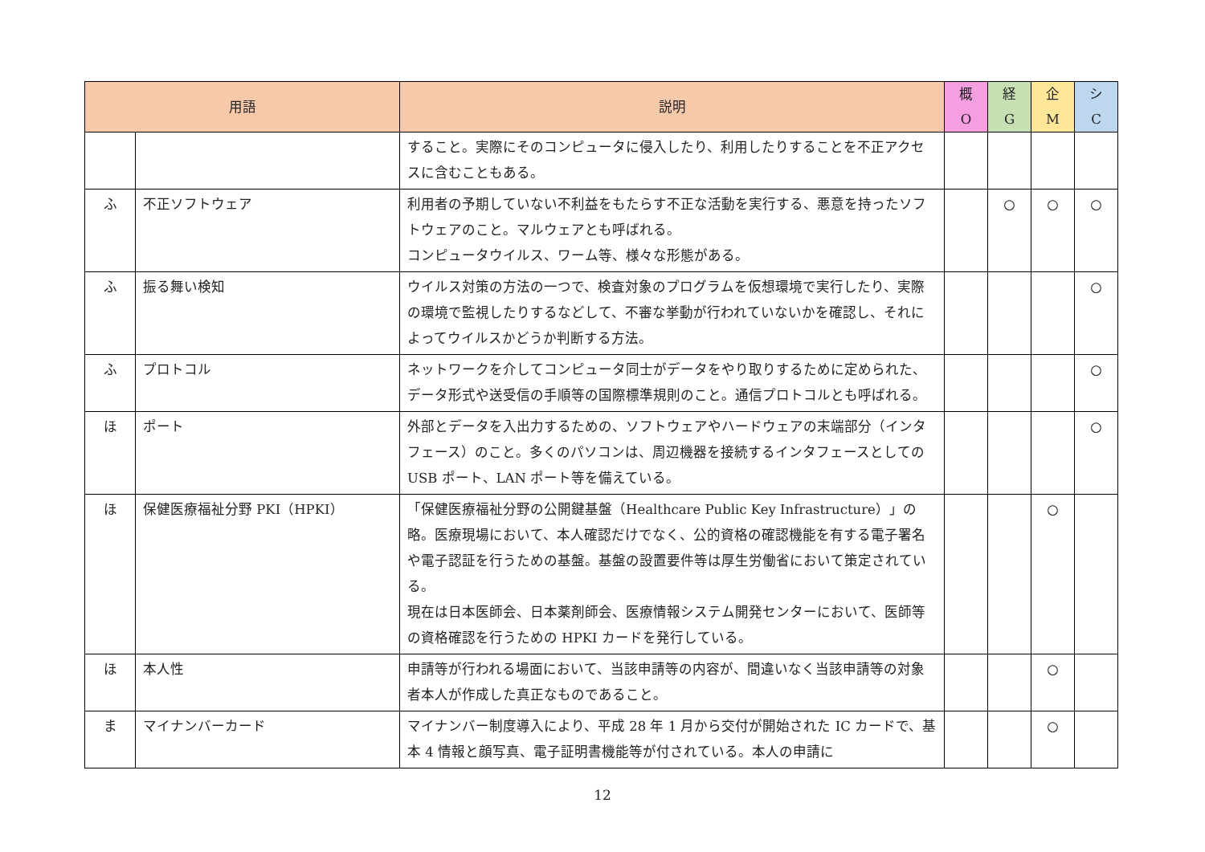| 用語 | | 説明 | 概 O | 経 G | 企 M | シ C |
| --- | --- | --- | --- | --- | --- | --- |
| | | すること。実際にそのコンピュータに侵入したり、利用したりすることを不正アクセスに含むこともある。 | | | | |
| ふ | 不正ソフトウェア | 利用者の予期していない不利益をもたらす不正な活動を実行する、悪意を持ったソフトウェアのこと。マルウェアとも呼ばれる。 コンピュータウイルス、ワーム等、様々な形態がある。 | | ○ | ○ | ○ |
| ふ | 振る舞い検知 | ウイルス対策の方法の一つで、検査対象のプログラムを仮想環境で実行したり、実際の環境で監視したりするなどして、不審な挙動が行われていないかを確認し、それによってウイルスかどうか判断する方法。 | | | | ○ |
| ふ | プロトコル | ネットワークを介してコンピュータ同士がデータをやり取りするために定められた、データ形式や送受信の手順等の国際標準規則のこと。通信プロトコルとも呼ばれる。 | | | | ○ |
| ほ | ポート | 外部とデータを入出力するための、ソフトウェアやハードウェアの末端部分（インタフェース）のこと。多くのパソコンは、周辺機器を接続するインタフェースとしての USB ポート、LAN ポート等を備えている。 | | | | ○ |
| ほ | 保健医療福祉分野 PKI（HPKI） | 「保健医療福祉分野の公開鍵基盤（Healthcare Public Key Infrastructure）」の略。医療現場において、本人確認だけでなく、公的資格の確認機能を有する電子署名や電子認証を行うための基盤。基盤の設置要件等は厚生労働省において策定されている。 現在は日本医師会、日本薬剤師会、医療情報システム開発センターにおいて、医師等の資格確認を行うための HPKI カードを発行している。 | | | ○ | |
| ほ | 本人性 | 申請等が行われる場面において、当該申請等の内容が、間違いなく当該申請等の対象者本人が作成した真正なものであること。 | | | ○ | |
| ま | マイナンバーカード | マイナンバー制度導入により、平成 28 年 1 月から交付が開始された IC カードで、基本 4 情報と顔写真、電子証明書機能等が付されている。本人の申請に | | | ○ | |
12